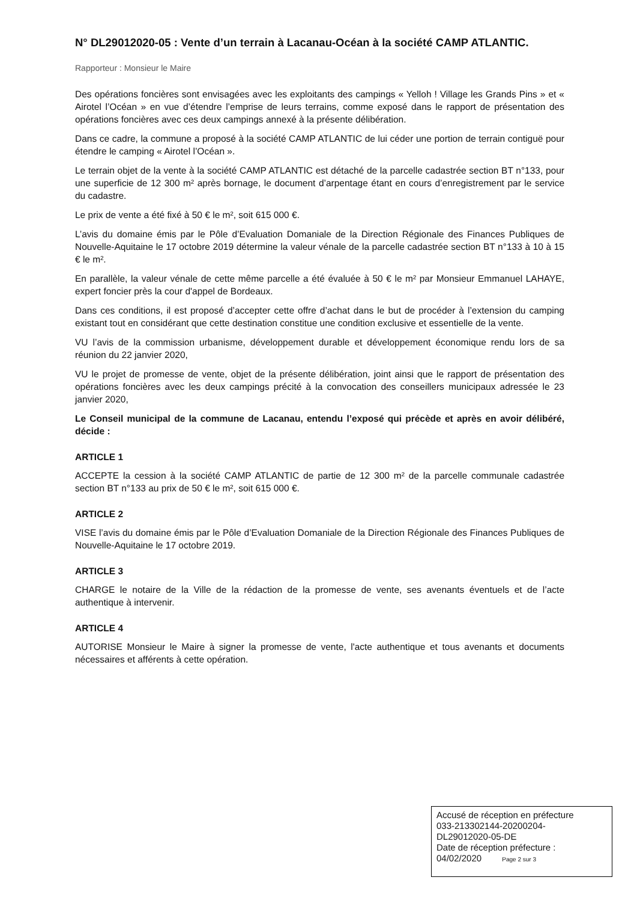N° DL29012020-05 : Vente d’un terrain à Lacanau-Océan à la société CAMP ATLANTIC.
Rapporteur : Monsieur le Maire
Des opérations foncières sont envisagées avec les exploitants des campings « Yelloh ! Village les Grands Pins » et « Airotel l’Océan » en vue d’étendre l’emprise de leurs terrains, comme exposé dans le rapport de présentation des opérations foncières avec ces deux campings annexé à la présente délibération.
Dans ce cadre, la commune a proposé à la société CAMP ATLANTIC de lui céder une portion de terrain contiguë pour étendre le camping « Airotel l’Océan ».
Le terrain objet de la vente à la société CAMP ATLANTIC est détaché de la parcelle cadastrée section BT n°133, pour une superficie de 12 300 m² après bornage, le document d’arpentage étant en cours d’enregistrement par le service du cadastre.
Le prix de vente a été fixé à 50 € le m², soit 615 000 €.
L’avis du domaine émis par le Pôle d’Evaluation Domaniale de la Direction Régionale des Finances Publiques de Nouvelle-Aquitaine le 17 octobre 2019 détermine la valeur vénale de la parcelle cadastrée section BT n°133 à 10 à 15 € le m².
En parallèle, la valeur vénale de cette même parcelle a été évaluée à 50 € le m² par Monsieur Emmanuel LAHAYE, expert foncier près la cour d'appel de Bordeaux.
Dans ces conditions, il est proposé d’accepter cette offre d’achat dans le but de procéder à l’extension du camping existant tout en considérant que cette destination constitue une condition exclusive et essentielle de la vente.
VU l’avis de la commission urbanisme, développement durable et développement économique rendu lors de sa réunion du 22 janvier 2020,
VU le projet de promesse de vente, objet de la présente délibération, joint ainsi que le rapport de présentation des opérations foncières avec les deux campings précité à la convocation des conseillers municipaux adressée le 23 janvier 2020,
Le Conseil municipal de la commune de Lacanau, entendu l’exposé qui précède et après en avoir délibéré, décide :
ARTICLE 1
ACCEPTE la cession à la société CAMP ATLANTIC de partie de 12 300 m² de la parcelle communale cadastrée section BT n°133 au prix de 50 € le m², soit 615 000 €.
ARTICLE 2
VISE l’avis du domaine émis par le Pôle d’Evaluation Domaniale de la Direction Régionale des Finances Publiques de Nouvelle-Aquitaine le 17 octobre 2019.
ARTICLE 3
CHARGE le notaire de la Ville de la rédaction de la promesse de vente, ses avenants éventuels et de l’acte authentique à intervenir.
ARTICLE 4
AUTORISE Monsieur le Maire à signer la promesse de vente, l'acte authentique et tous avenants et documents nécessaires et afférents à cette opération.
Accusé de réception en préfecture
033-213302144-20200204-
DL29012020-05-DE
Date de réception préfecture :
04/02/2020 Page 2 sur 3